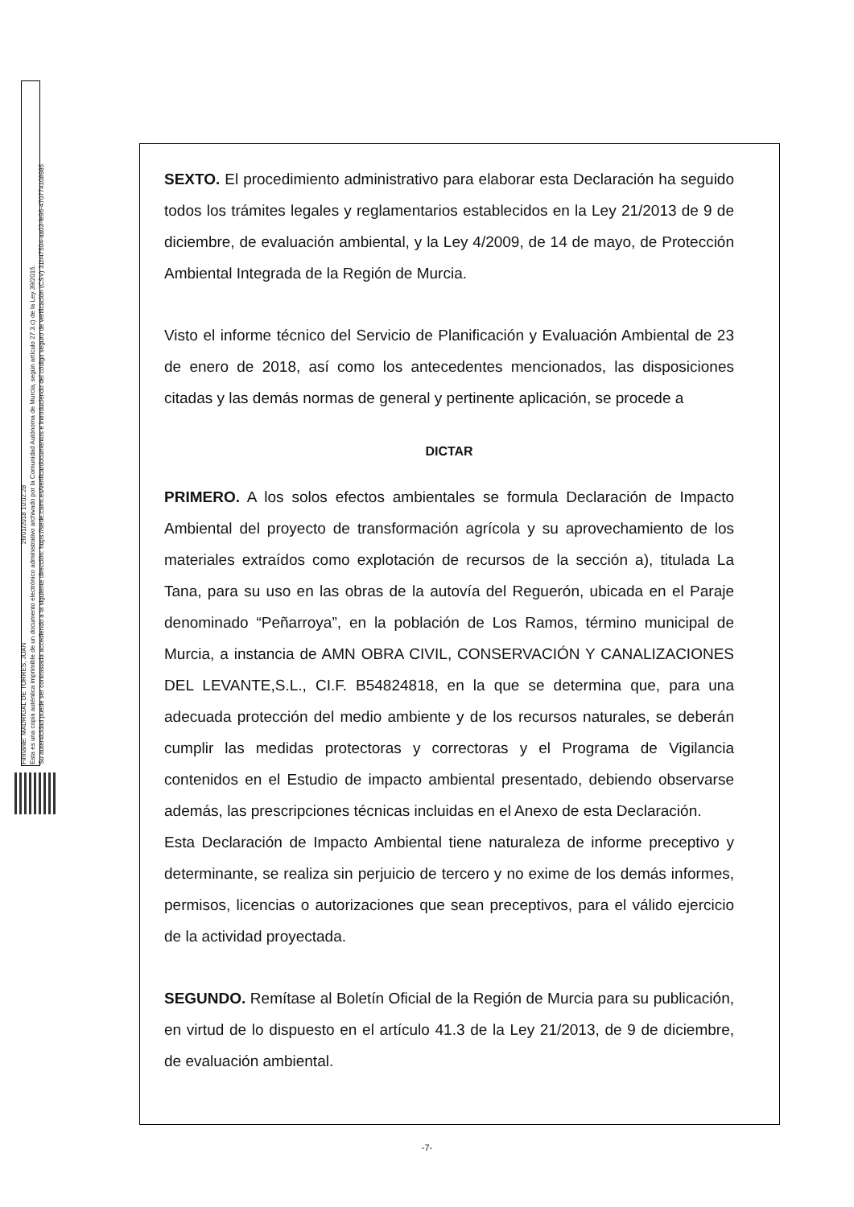Firmante: MADRIGAL DE TORRES, JUAN 26/01/2018 10:02:28
Esta es una copia auténtica imprimible de un documento electrónico administrativo archivado por la Comunidad Autónoma de Murcia, según artículo 27.3.c) de la Ley 39/2015.
Su autenticidad puede ser contrastada accediendo a la siguiente dirección: https://sede.carm.es/verificardocumentos e introduciendo del código seguro de verificación (CSV) 31b47504-aa03-fe96-47077410898​5
SEXTO. El procedimiento administrativo para elaborar esta Declaración ha seguido todos los trámites legales y reglamentarios establecidos en la Ley 21/2013 de 9 de diciembre, de evaluación ambiental, y la Ley 4/2009, de 14 de mayo, de Protección Ambiental Integrada de la Región de Murcia.
Visto el informe técnico del Servicio de Planificación y Evaluación Ambiental de 23 de enero de 2018, así como los antecedentes mencionados, las disposiciones citadas y las demás normas de general y pertinente aplicación, se procede a
DICTAR
PRIMERO. A los solos efectos ambientales se formula Declaración de Impacto Ambiental del proyecto de transformación agrícola y su aprovechamiento de los materiales extraídos como explotación de recursos de la sección a), titulada La Tana, para su uso en las obras de la autovía del Reguerón, ubicada en el Paraje denominado “Peñarroya”, en la población de Los Ramos, término municipal de Murcia, a instancia de AMN OBRA CIVIL, CONSERVACIÓN Y CANALIZACIONES DEL LEVANTE,S.L., CI.F. B54824818, en la que se determina que, para una adecuada protección del medio ambiente y de los recursos naturales, se deberán cumplir las medidas protectoras y correctoras y el Programa de Vigilancia contenidos en el Estudio de impacto ambiental presentado, debiendo observarse además, las prescripciones técnicas incluidas en el Anexo de esta Declaración.
Esta Declaración de Impacto Ambiental tiene naturaleza de informe preceptivo y determinante, se realiza sin perjuicio de tercero y no exime de los demás informes, permisos, licencias o autorizaciones que sean preceptivos, para el válido ejercicio de la actividad proyectada.
SEGUNDO. Remítase al Boletín Oficial de la Región de Murcia para su publicación, en virtud de lo dispuesto en el artículo 41.3 de la Ley 21/2013, de 9 de diciembre, de evaluación ambiental.
-7-